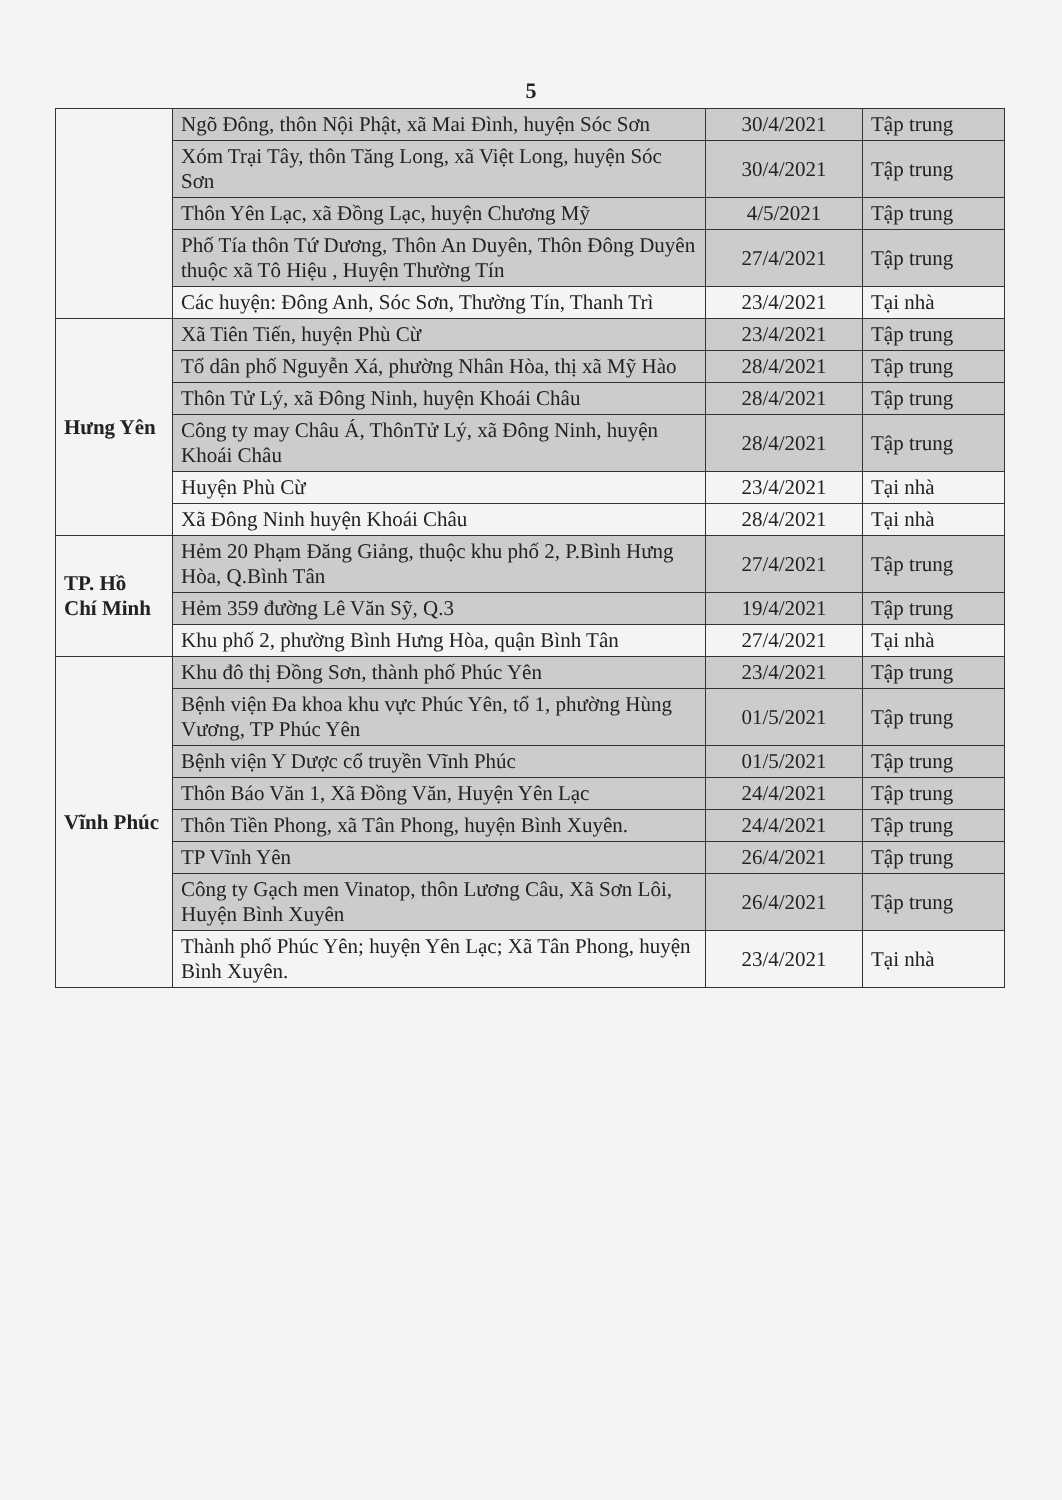5
| | Ngõ Đông, thôn Nội Phật, xã Mai Đình, huyện Sóc Sơn | 30/4/2021 | Tập trung |
| | Xóm Trại Tây, thôn Tăng Long, xã Việt Long, huyện Sóc Sơn | 30/4/2021 | Tập trung |
| | Thôn Yên Lạc, xã Đồng Lạc, huyện Chương Mỹ | 4/5/2021 | Tập trung |
| | Phố Tía thôn Tứ Dương, Thôn An Duyên, Thôn Đông Duyên thuộc xã Tô Hiệu , Huyện Thường Tín | 27/4/2021 | Tập trung |
| | Các huyện: Đông Anh, Sóc Sơn, Thường Tín, Thanh Trì | 23/4/2021 | Tại nhà |
| Hưng Yên | Xã Tiên Tiến, huyện Phù Cừ | 23/4/2021 | Tập trung |
| | Tổ dân phố Nguyễn Xá, phường Nhân Hòa, thị xã Mỹ Hào | 28/4/2021 | Tập trung |
| | Thôn Tử Lý, xã Đông Ninh, huyện Khoái Châu | 28/4/2021 | Tập trung |
| | Công ty may Châu Á, ThônTử Lý, xã Đông Ninh, huyện Khoái Châu | 28/4/2021 | Tập trung |
| | Huyện Phù Cừ | 23/4/2021 | Tại nhà |
| | Xã Đông Ninh huyện Khoái Châu | 28/4/2021 | Tại nhà |
| TP. Hồ Chí Minh | Hẻm 20 Phạm Đăng Giảng, thuộc khu phố 2, P.Bình Hưng Hòa, Q.Bình Tân | 27/4/2021 | Tập trung |
| | Hẻm 359 đường Lê Văn Sỹ, Q.3 | 19/4/2021 | Tập trung |
| | Khu phố 2, phường Bình Hưng Hòa, quận Bình Tân | 27/4/2021 | Tại nhà |
| Vĩnh Phúc | Khu đô thị Đồng Sơn, thành phố Phúc Yên | 23/4/2021 | Tập trung |
| | Bệnh viện Đa khoa khu vực Phúc Yên, tổ 1, phường Hùng Vương, TP Phúc Yên | 01/5/2021 | Tập trung |
| | Bệnh viện Y Dược cổ truyền Vĩnh Phúc | 01/5/2021 | Tập trung |
| | Thôn Báo Văn 1, Xã Đồng Văn, Huyện Yên Lạc | 24/4/2021 | Tập trung |
| | Thôn Tiền Phong, xã Tân Phong, huyện Bình Xuyên. | 24/4/2021 | Tập trung |
| | TP Vĩnh Yên | 26/4/2021 | Tập trung |
| | Công ty Gạch men Vinatop, thôn Lương Câu, Xã Sơn Lôi, Huyện Bình Xuyên | 26/4/2021 | Tập trung |
| | Thành phố Phúc Yên; huyện Yên Lạc; Xã Tân Phong, huyện Bình Xuyên. | 23/4/2021 | Tại nhà |